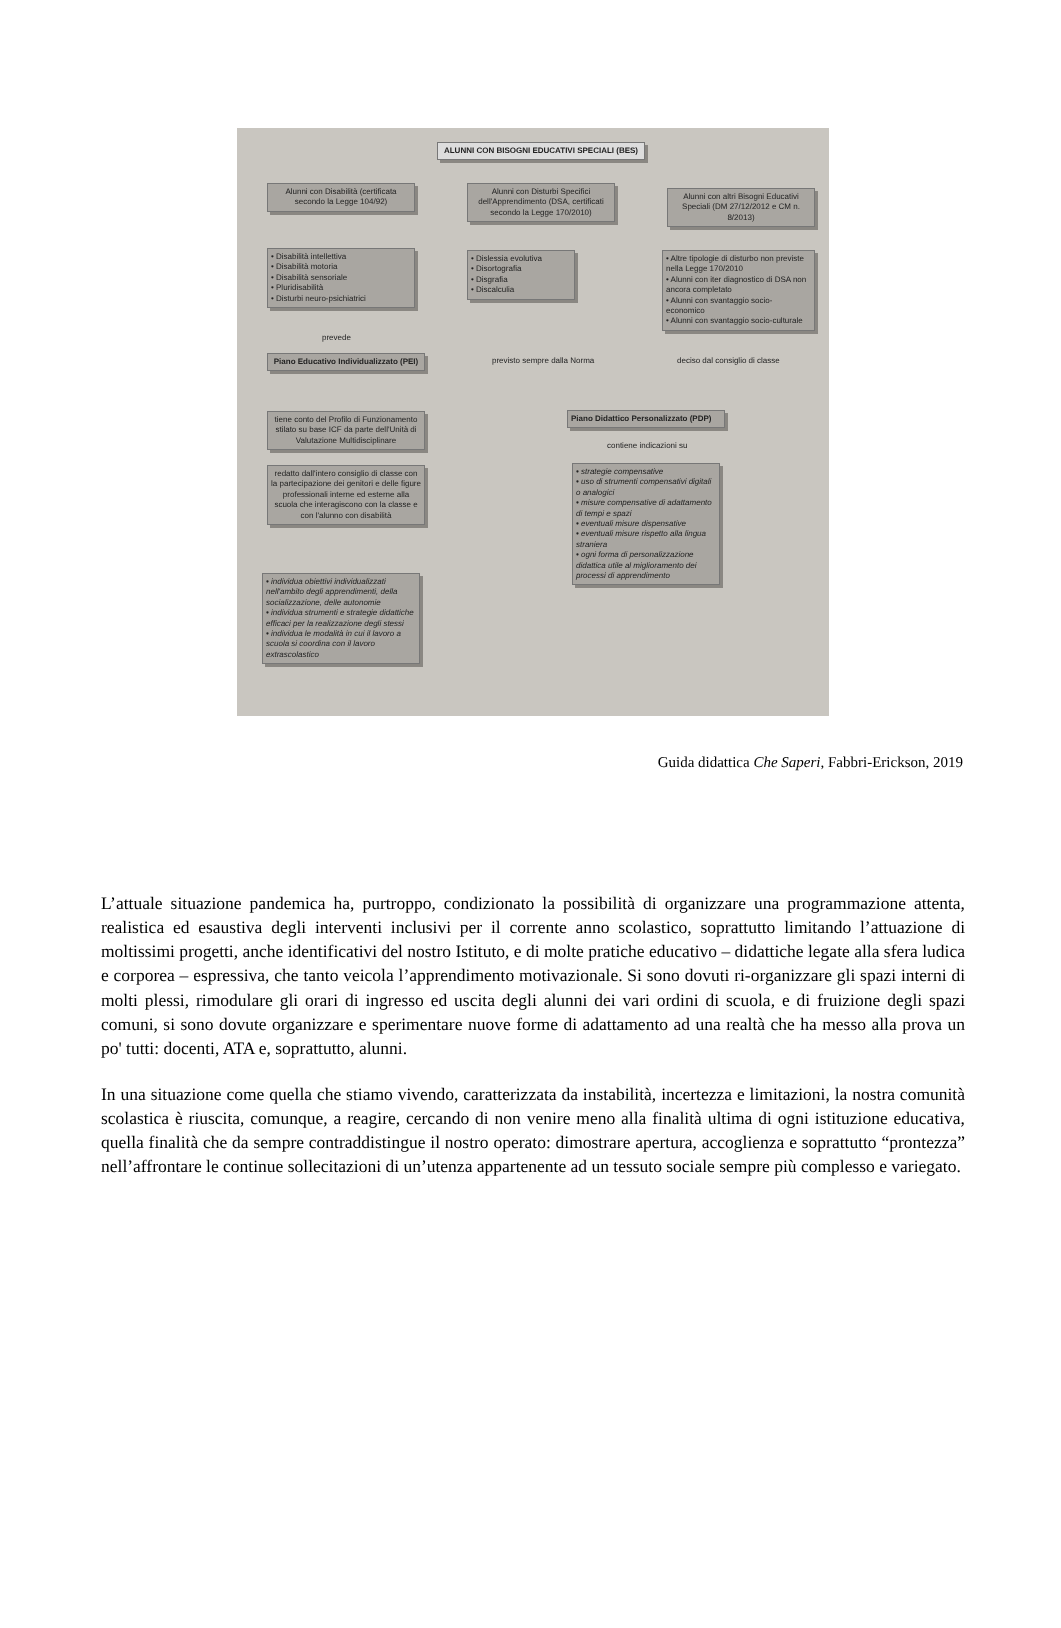ALUNNI CON BISOGNI EDUCATIVI SPECIALI (BES)
Alunni con Disabilità (certificata secondo la Legge 104/92)
Alunni con Disturbi Specifici dell'Apprendimento (DSA, certificati secondo la Legge 170/2010)
Alunni con altri Bisogni Educativi Speciali (DM 27/12/2012 e CM n. 8/2013)
• Disabilità intellettiva
• Disabilità motoria
• Disabilità sensoriale
• Pluridisabilità
• Disturbi neuro-psichiatrici
• Dislessia evolutiva
• Disortografia
• Disgrafia
• Discalculia
• Altre tipologie di disturbo non previste nella Legge 170/2010
• Alunni con iter diagnostico di DSA non ancora completato
• Alunni con svantaggio socio-economico
• Alunni con svantaggio socio-culturale
prevede
Piano Educativo Individualizzato (PEI)
previsto sempre dalla Norma deciso dal consiglio di classe
Piano Didattico Personalizzato (PDP)
contiene indicazioni su
tiene conto del Profilo di Funzionamento stilato su base ICF da parte dell'Unità di Valutazione Multidisciplinare
redatto dall'intero consiglio di classe con la partecipazione dei genitori e delle figure professionali interne ed esterne alla scuola che interagiscono con la classe e con l'alunno con disabilità
• strategie compensative
• uso di strumenti compensativi digitali o analogici
• misure compensative di adattamento di tempi e spazi
• eventuali misure dispensative
• eventuali misure rispetto alla lingua straniera
• ogni forma di personalizzazione didattica utile al miglioramento dei processi di apprendimento
• individua obiettivi individualizzati nell'ambito degli apprendimenti, della socializzazione, delle autonomie
• individua strumenti e strategie didattiche efficaci per la realizzazione degli stessi
• individua le modalità in cui il lavoro a scuola si coordina con il lavoro extrascolastico
Guida didattica Che Saperi, Fabbri-Erickson, 2019
L’attuale situazione pandemica ha, purtroppo, condizionato la possibilità di organizzare una programmazione attenta, realistica ed esaustiva degli interventi inclusivi per il corrente anno scolastico, soprattutto limitando l’attuazione di moltissimi progetti, anche identificativi del nostro Istituto, e di molte pratiche educativo – didattiche legate alla sfera ludica e corporea – espressiva, che tanto veicola l’apprendimento motivazionale. Si sono dovuti ri-organizzare gli spazi interni di molti plessi, rimodulare gli orari di ingresso ed uscita degli alunni dei vari ordini di scuola, e di fruizione degli spazi comuni, si sono dovute organizzare e sperimentare nuove forme di adattamento ad una realtà che ha messo alla prova un po' tutti: docenti, ATA e, soprattutto, alunni.
In una situazione come quella che stiamo vivendo, caratterizzata da instabilità, incertezza e limitazioni, la nostra comunità scolastica è riuscita, comunque, a reagire, cercando di non venire meno alla finalità ultima di ogni istituzione educativa, quella finalità che da sempre contraddistingue il nostro operato: dimostrare apertura, accoglienza e soprattutto “prontezza” nell’affrontare le continue sollecitazioni di un’utenza appartenente ad un tessuto sociale sempre più complesso e variegato.